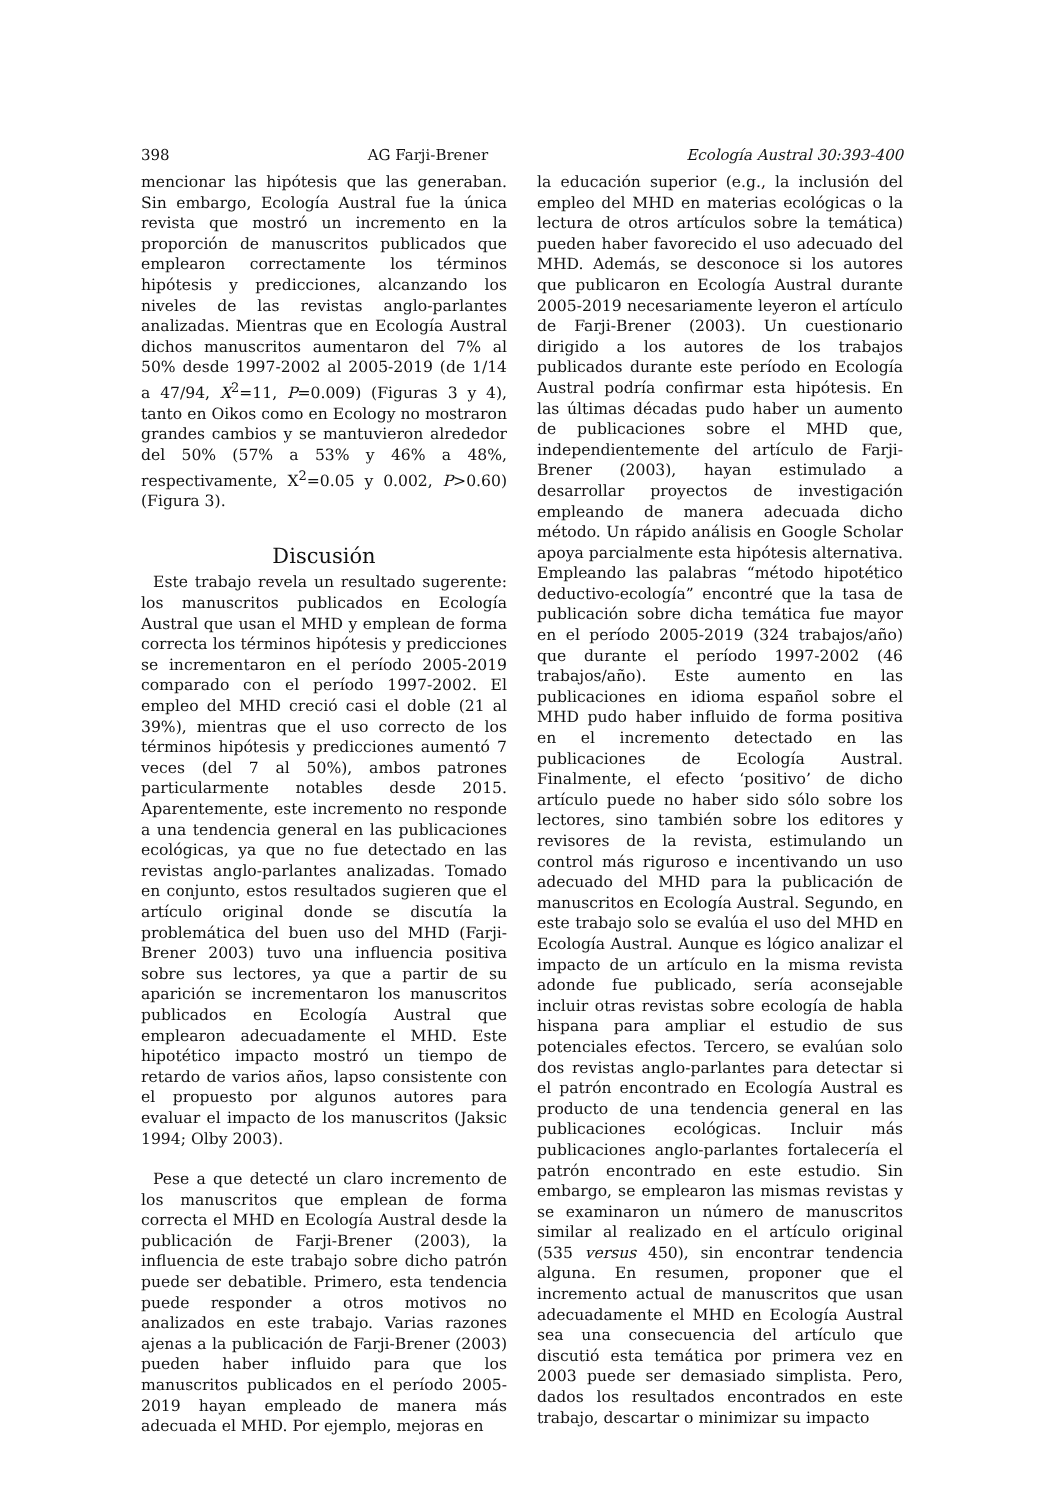398 AG Farji-Brener Ecología Austral 30:393-400
mencionar las hipótesis que las generaban. Sin embargo, Ecología Austral fue la única revista que mostró un incremento en la proporción de manuscritos publicados que emplearon correctamente los términos hipótesis y predicciones, alcanzando los niveles de las revistas anglo-parlantes analizadas. Mientras que en Ecología Austral dichos manuscritos aumentaron del 7% al 50% desde 1997-2002 al 2005-2019 (de 1/14 a 47/94, X<sup>2</sup>=11, P=0.009) (Figuras 3 y 4), tanto en Oikos como en Ecology no mostraron grandes cambios y se mantuvieron alrededor del 50% (57% a 53% y 46% a 48%, respectivamente, X<sup>2</sup>=0.05 y 0.002, P>0.60) (Figura 3).
Discusión
Este trabajo revela un resultado sugerente: los manuscritos publicados en Ecología Austral que usan el MHD y emplean de forma correcta los términos hipótesis y predicciones se incrementaron en el período 2005-2019 comparado con el período 1997-2002. El empleo del MHD creció casi el doble (21 al 39%), mientras que el uso correcto de los términos hipótesis y predicciones aumentó 7 veces (del 7 al 50%), ambos patrones particularmente notables desde 2015. Aparentemente, este incremento no responde a una tendencia general en las publicaciones ecológicas, ya que no fue detectado en las revistas anglo-parlantes analizadas. Tomado en conjunto, estos resultados sugieren que el artículo original donde se discutía la problemática del buen uso del MHD (Farji-Brener 2003) tuvo una influencia positiva sobre sus lectores, ya que a partir de su aparición se incrementaron los manuscritos publicados en Ecología Austral que emplearon adecuadamente el MHD. Este hipotético impacto mostró un tiempo de retardo de varios años, lapso consistente con el propuesto por algunos autores para evaluar el impacto de los manuscritos (Jaksic 1994; Olby 2003).
Pese a que detecté un claro incremento de los manuscritos que emplean de forma correcta el MHD en Ecología Austral desde la publicación de Farji-Brener (2003), la influencia de este trabajo sobre dicho patrón puede ser debatible. Primero, esta tendencia puede responder a otros motivos no analizados en este trabajo. Varias razones ajenas a la publicación de Farji-Brener (2003) pueden haber influido para que los manuscritos publicados en el período 2005-2019 hayan empleado de manera más adecuada el MHD. Por ejemplo, mejoras en
la educación superior (e.g., la inclusión del empleo del MHD en materias ecológicas o la lectura de otros artículos sobre la temática) pueden haber favorecido el uso adecuado del MHD. Además, se desconoce si los autores que publicaron en Ecología Austral durante 2005-2019 necesariamente leyeron el artículo de Farji-Brener (2003). Un cuestionario dirigido a los autores de los trabajos publicados durante este período en Ecología Austral podría confirmar esta hipótesis. En las últimas décadas pudo haber un aumento de publicaciones sobre el MHD que, independientemente del artículo de Farji-Brener (2003), hayan estimulado a desarrollar proyectos de investigación empleando de manera adecuada dicho método. Un rápido análisis en Google Scholar apoya parcialmente esta hipótesis alternativa. Empleando las palabras “método hipotético deductivo-ecología” encontré que la tasa de publicación sobre dicha temática fue mayor en el período 2005-2019 (324 trabajos/año) que durante el período 1997-2002 (46 trabajos/año). Este aumento en las publicaciones en idioma español sobre el MHD pudo haber influido de forma positiva en el incremento detectado en las publicaciones de Ecología Austral. Finalmente, el efecto ‘positivo’ de dicho artículo puede no haber sido sólo sobre los lectores, sino también sobre los editores y revisores de la revista, estimulando un control más riguroso e incentivando un uso adecuado del MHD para la publicación de manuscritos en Ecología Austral. Segundo, en este trabajo solo se evalúa el uso del MHD en Ecología Austral. Aunque es lógico analizar el impacto de un artículo en la misma revista adonde fue publicado, sería aconsejable incluir otras revistas sobre ecología de habla hispana para ampliar el estudio de sus potenciales efectos. Tercero, se evalúan solo dos revistas anglo-parlantes para detectar si el patrón encontrado en Ecología Austral es producto de una tendencia general en las publicaciones ecológicas. Incluir más publicaciones anglo-parlantes fortalecería el patrón encontrado en este estudio. Sin embargo, se emplearon las mismas revistas y se examinaron un número de manuscritos similar al realizado en el artículo original (535 versus 450), sin encontrar tendencia alguna. En resumen, proponer que el incremento actual de manuscritos que usan adecuadamente el MHD en Ecología Austral sea una consecuencia del artículo que discutió esta temática por primera vez en 2003 puede ser demasiado simplista. Pero, dados los resultados encontrados en este trabajo, descartar o minimizar su impacto